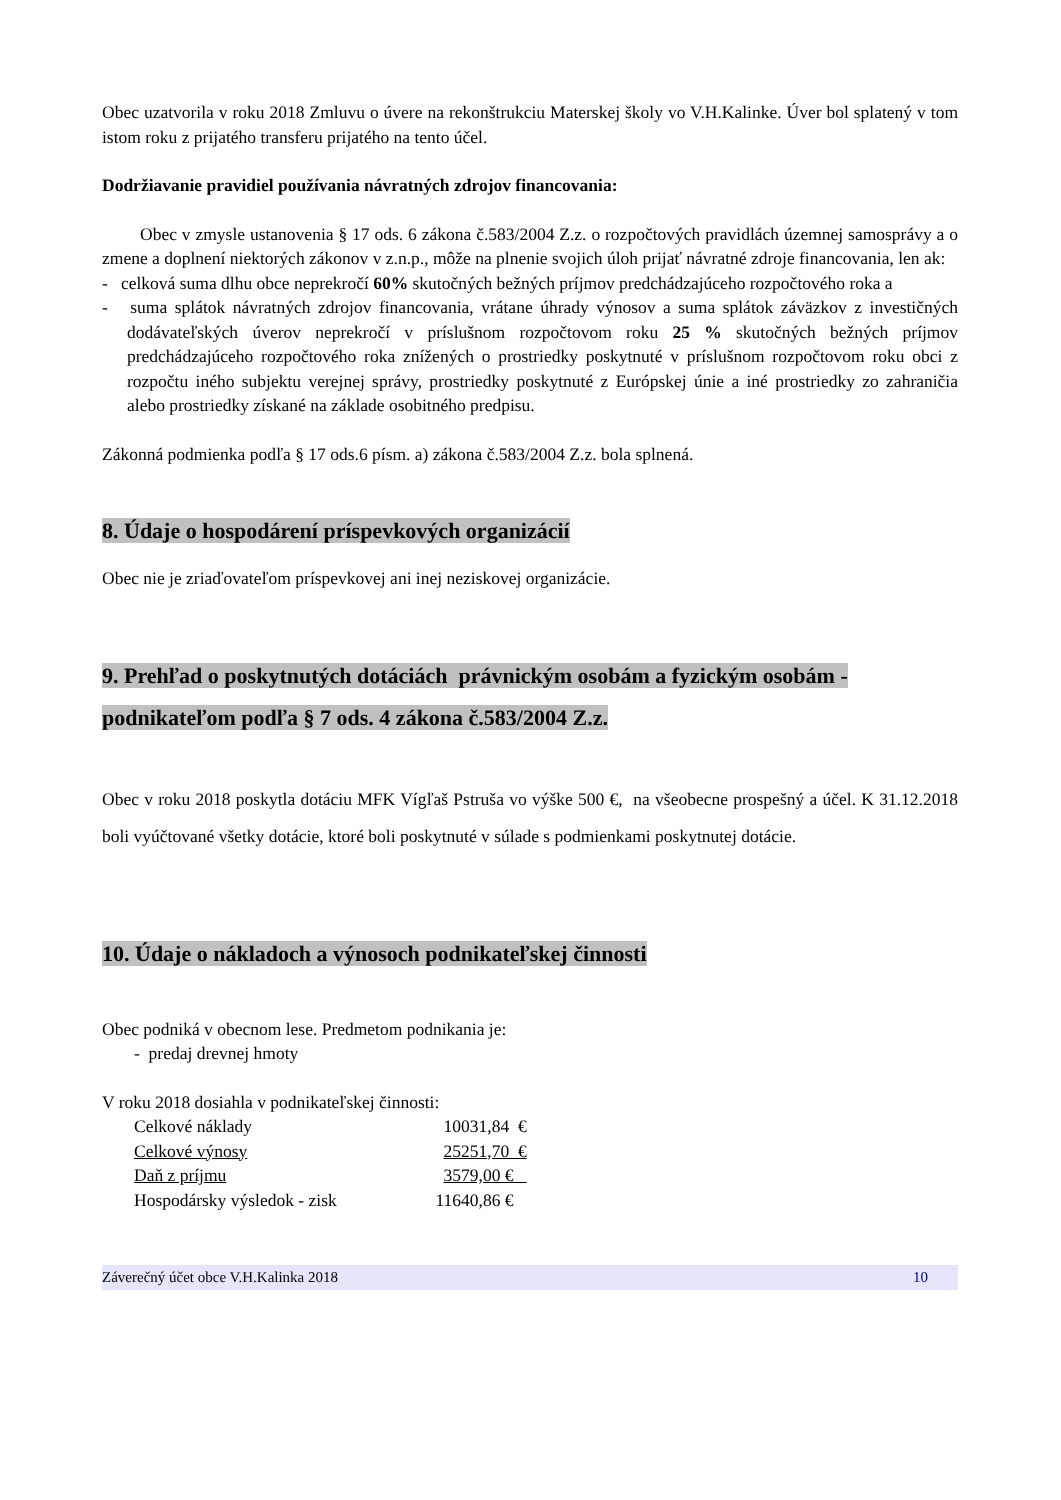Obec uzatvorila v roku 2018 Zmluvu o úvere na rekonštrukciu Materskej školy vo V.H.Kalinke. Úver bol splatený v tom istom roku z prijatého transferu prijatého na tento účel.
Dodržiavanie pravidiel používania návratných zdrojov financovania:
Obec v zmysle ustanovenia § 17 ods. 6 zákona č.583/2004 Z.z. o rozpočtových pravidlách územnej samosprávy a o zmene a doplnení niektorých zákonov v z.n.p., môže na plnenie svojich úloh prijať návratné zdroje financovania, len ak:
- celková suma dlhu obce neprekročí 60% skutočných bežných príjmov predchádzajúceho rozpočtového roka a
- suma splátok návratných zdrojov financovania, vrátane úhrady výnosov a suma splátok záväzkov z investičných dodávateľských úverov neprekročí v príslušnom rozpočtovom roku 25 % skutočných bežných príjmov predchádzajúceho rozpočtového roka znížených o prostriedky poskytnuté v príslušnom rozpočtovom roku obci z rozpočtu iného subjektu verejnej správy, prostriedky poskytnuté z Európskej únie a iné prostriedky zo zahraničia alebo prostriedky získané na základe osobitného predpisu.
Zákonná podmienka podľa § 17 ods.6 písm. a) zákona č.583/2004 Z.z. bola splnená.
8. Údaje o hospodárení príspevkových organizácií
Obec nie je zriaďovateľom príspevkovej ani inej neziskovej organizácie.
9. Prehľad o poskytnutých dotáciách právnickým osobám a fyzickým osobám - podnikateľom podľa § 7 ods. 4 zákona č.583/2004 Z.z.
Obec v roku 2018 poskytla dotáciu MFK Vígľaš Pstruša vo výške 500 €, na všeobecne prospešný a účel. K 31.12.2018 boli vyúčtované všetky dotácie, ktoré boli poskytnuté v súlade s podmienkami poskytnutej dotácie.
10. Údaje o nákladoch a výnosoch podnikateľskej činnosti
Obec podniká v obecnom lese. Predmetom podnikania je:
- predaj drevnej hmoty
V roku 2018 dosiahla v podnikateľskej činnosti:
| Celkové náklady | 10031,84 € |
| Celkové výnosy | 25251,70 € |
| Daň z príjmu | 3579,00 € |
| Hospodársky výsledok - zisk | 11640,86 € |
Záverečný účet obce V.H.Kalinka 2018 10